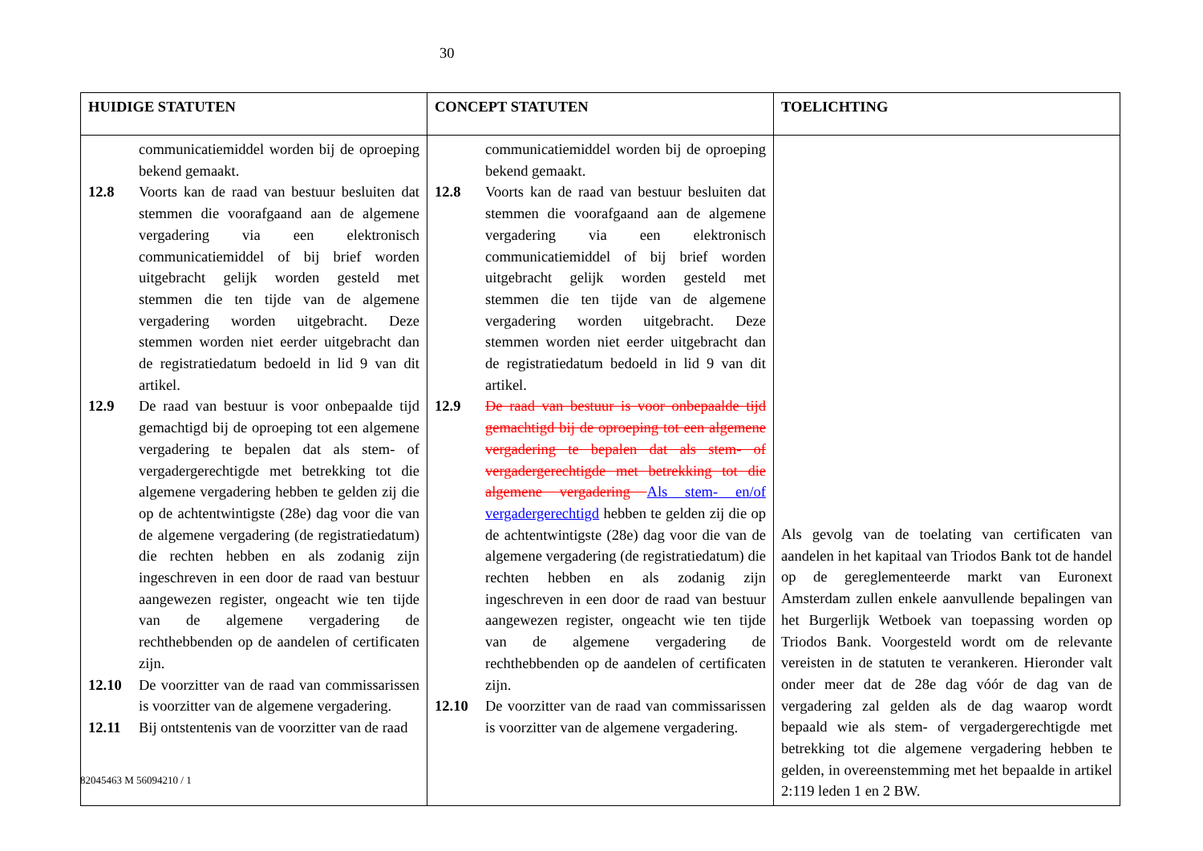30
| HUIDIGE STATUTEN | CONCEPT STATUTEN | TOELICHTING |
| --- | --- | --- |
| communicatiemiddel worden bij de oproeping bekend gemaakt. 12.8 Voorts kan de raad van bestuur besluiten dat stemmen die voorafgaand aan de algemene vergadering via een elektronisch communicatiemiddel of bij brief worden uitgebracht gelijk worden gesteld met stemmen die ten tijde van de algemene vergadering worden uitgebracht. Deze stemmen worden niet eerder uitgebracht dan de registratiedatum bedoeld in lid 9 van dit artikel. 12.9 De raad van bestuur is voor onbepaalde tijd gemachtigd bij de oproeping tot een algemene vergadering te bepalen dat als stem- of vergadergerechtigde met betrekking tot die algemene vergadering hebben te gelden zij die op de achtentwintigste (28e) dag voor die van de algemene vergadering (de registratiedatum) die rechten hebben en als zodanig zijn ingeschreven in een door de raad van bestuur aangewezen register, ongeacht wie ten tijde van de algemene vergadering de rechthebbenden op de aandelen of certificaten zijn. 12.10 De voorzitter van de raad van commissarissen is voorzitter van de algemene vergadering. 12.11 Bij ontstentenis van de voorzitter van de raad | communicatiemiddel worden bij de oproeping bekend gemaakt. 12.8 Voorts kan de raad van bestuur besluiten dat stemmen die voorafgaand aan de algemene vergadering via een elektronisch communicatiemiddel of bij brief worden uitgebracht gelijk worden gesteld met stemmen die ten tijde van de algemene vergadering worden uitgebracht. Deze stemmen worden niet eerder uitgebracht dan de registratiedatum bedoeld in lid 9 van dit artikel. 12.9 De raad van bestuur is voor onbepaalde tijd gemachtigd bij de oproeping tot een algemene vergadering te bepalen dat als stem- of vergadergerechtigde met betrekking tot die algemene vergadering Als stem- en/of vergadergerechtigd hebben te gelden zij die op de achtentwintigste (28e) dag voor die van de algemene vergadering (de registratiedatum) die rechten hebben en als zodanig zijn ingeschreven in een door de raad van bestuur aangewezen register, ongeacht wie ten tijde van de algemene vergadering de rechthebbenden op de aandelen of certificaten zijn. 12.10 De voorzitter van de raad van commissarissen is voorzitter van de algemene vergadering. | Als gevolg van de toelating van certificaten van aandelen in het kapitaal van Triodos Bank tot de handel op de gereglementeerde markt van Euronext Amsterdam zullen enkele aanvullende bepalingen van het Burgerlijk Wetboek van toepassing worden op Triodos Bank. Voorgesteld wordt om de relevante vereisten in de statuten te verankeren. Hieronder valt onder meer dat de 28e dag vóór de dag van de vergadering zal gelden als de dag waarop wordt bepaald wie als stem- of vergadergerechtigde met betrekking tot die algemene vergadering hebben te gelden, in overeenstemming met het bepaalde in artikel 2:119 leden 1 en 2 BW. |
82045463 M 56094210 / 1